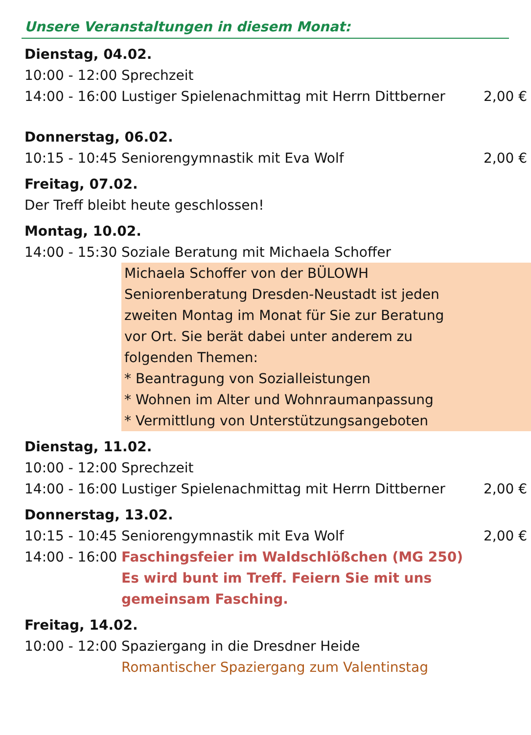Unsere Veranstaltungen in diesem Monat:
| Dienstag, 04.02. | | |
| 10:00 - 12:00 | Sprechzeit | |
| 14:00 - 16:00 | Lustiger Spielenachmittag mit Herrn Dittberner | 2,00 € |
| Donnerstag, 06.02. | | |
| 10:15 - 10:45 | Seniorengymnastik mit Eva Wolf | 2,00 € |
| Freitag, 07.02. | | |
| Der Treff bleibt heute geschlossen! | | |
| Montag, 10.02. | | |
| 14:00 - 15:30 | Soziale Beratung mit Michaela Schoffer | |
| | Michaela Schoffer von der BÜLOWH Seniorenberatung Dresden-Neustadt ist jeden zweiten Montag im Monat für Sie zur Beratung vor Ort. Sie berät dabei unter anderem zu folgenden Themen: * Beantragung von Sozialleistungen * Wohnen im Alter und Wohnraumanpassung * Vermittlung von Unterstützungsangeboten | |
| Dienstag, 11.02. | | |
| 10:00 - 12:00 | Sprechzeit | |
| 14:00 - 16:00 | Lustiger Spielenachmittag mit Herrn Dittberner | 2,00 € |
| Donnerstag, 13.02. | | |
| 10:15 - 10:45 | Seniorengymnastik mit Eva Wolf | 2,00 € |
| 14:00 - 16:00 | Faschingsfeier im Waldschlößchen (MG 250) Es wird bunt im Treff. Feiern Sie mit uns gemeinsam Fasching. | |
| Freitag, 14.02. | | |
| 10:00 - 12:00 | Spaziergang in die Dresdner Heide Romantischer Spaziergang zum Valentinstag | |